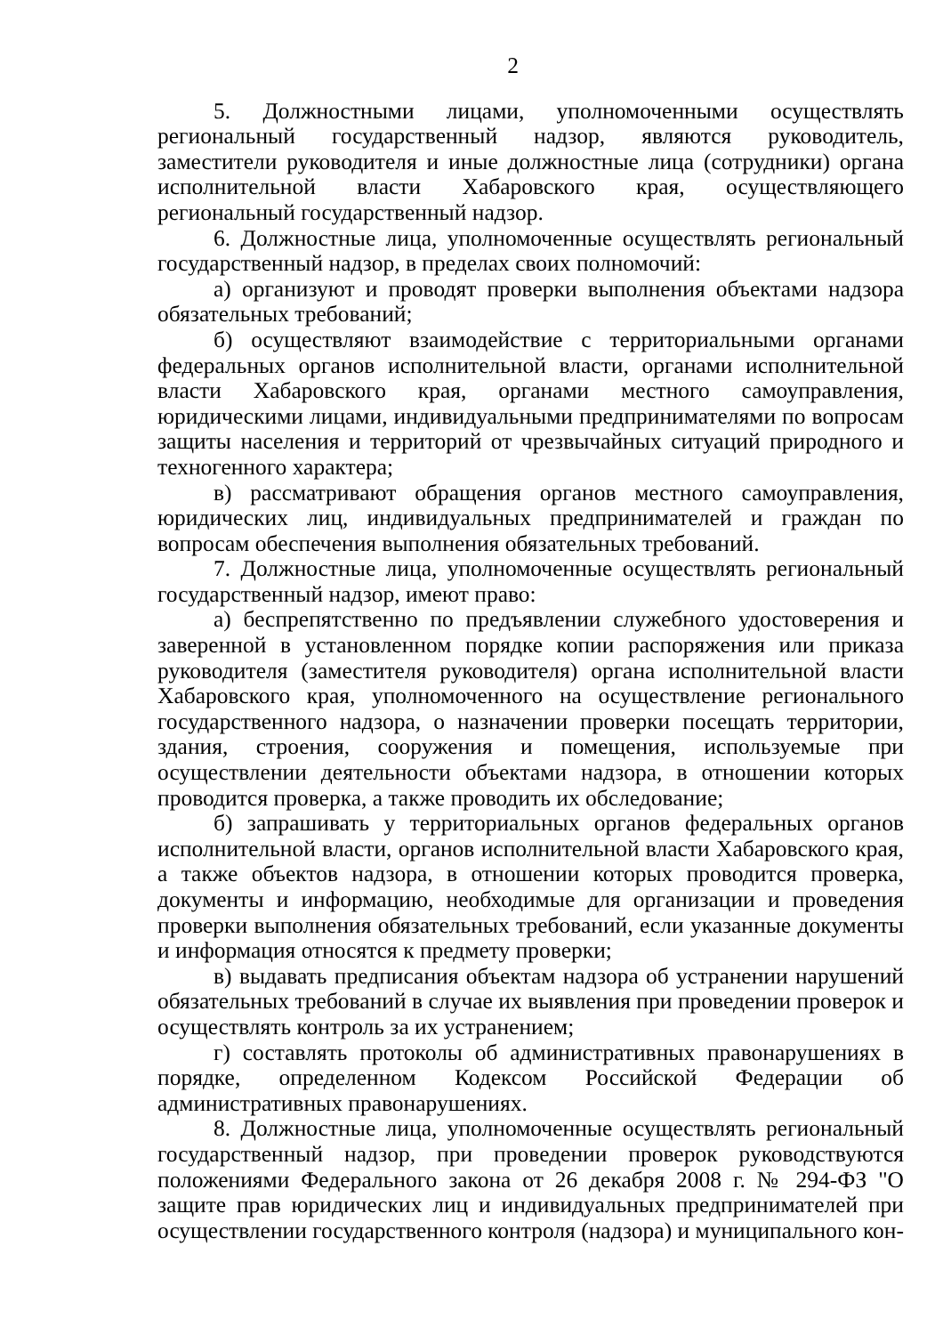2
5. Должностными лицами, уполномоченными осуществлять региональный государственный надзор, являются руководитель, заместители руководителя и иные должностные лица (сотрудники) органа исполнительной власти Хабаровского края, осуществляющего региональный государственный надзор.
6. Должностные лица, уполномоченные осуществлять региональный государственный надзор, в пределах своих полномочий:
а) организуют и проводят проверки выполнения объектами надзора обязательных требований;
б) осуществляют взаимодействие с территориальными органами федеральных органов исполнительной власти, органами исполнительной власти Хабаровского края, органами местного самоуправления, юридическими лицами, индивидуальными предпринимателями по вопросам защиты населения и территорий от чрезвычайных ситуаций природного и техногенного характера;
в) рассматривают обращения органов местного самоуправления, юридических лиц, индивидуальных предпринимателей и граждан по вопросам обеспечения выполнения обязательных требований.
7. Должностные лица, уполномоченные осуществлять региональный государственный надзор, имеют право:
а) беспрепятственно по предъявлении служебного удостоверения и заверенной в установленном порядке копии распоряжения или приказа руководителя (заместителя руководителя) органа исполнительной власти Хабаровского края, уполномоченного на осуществление регионального государственного надзора, о назначении проверки посещать территории, здания, строения, сооружения и помещения, используемые при осуществлении деятельности объектами надзора, в отношении которых проводится проверка, а также проводить их обследование;
б) запрашивать у территориальных органов федеральных органов исполнительной власти, органов исполнительной власти Хабаровского края, а также объектов надзора, в отношении которых проводится проверка, документы и информацию, необходимые для организации и проведения проверки выполнения обязательных требований, если указанные документы и информация относятся к предмету проверки;
в) выдавать предписания объектам надзора об устранении нарушений обязательных требований в случае их выявления при проведении проверок и осуществлять контроль за их устранением;
г) составлять протоколы об административных правонарушениях в порядке, определенном Кодексом Российской Федерации об административных правонарушениях.
8. Должностные лица, уполномоченные осуществлять региональный государственный надзор, при проведении проверок руководствуются положениями Федерального закона от 26 декабря 2008 г. № 294-ФЗ "О защите прав юридических лиц и индивидуальных предпринимателей при осуществлении государственного контроля (надзора) и муниципального кон-